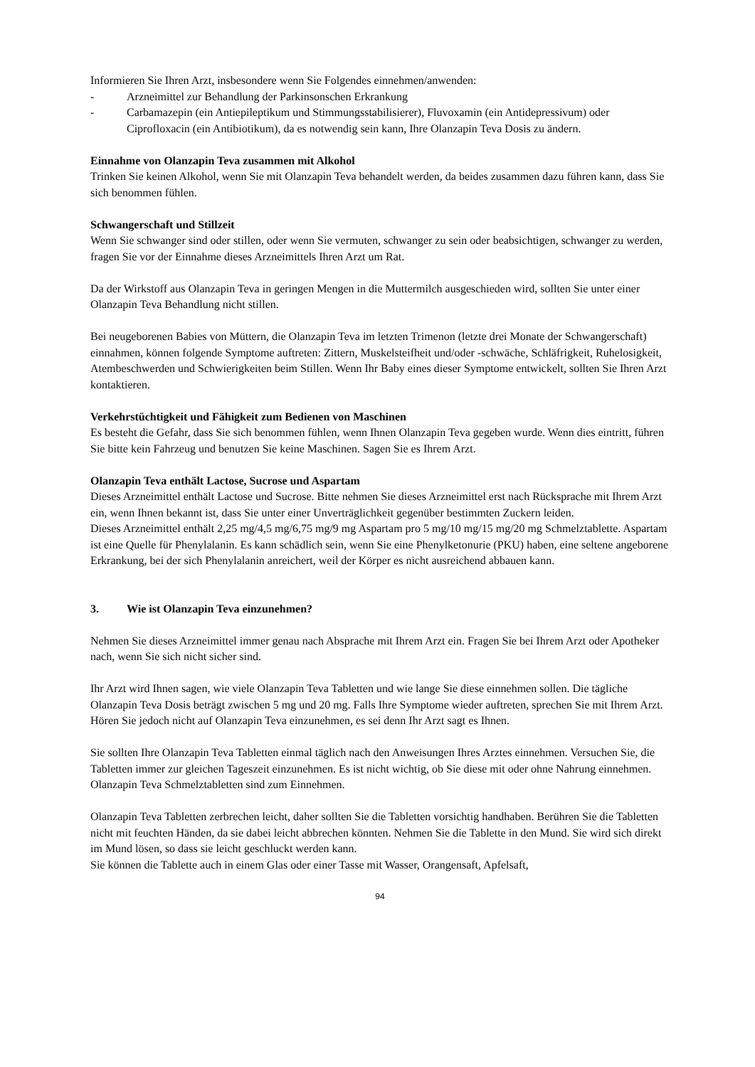Informieren Sie Ihren Arzt, insbesondere wenn Sie Folgendes einnehmen/anwenden:
- Arzneimittel zur Behandlung der Parkinsonschen Erkrankung
- Carbamazepin (ein Antiepileptikum und Stimmungsstabilisierer), Fluvoxamin (ein Antidepressivum) oder Ciprofloxacin (ein Antibiotikum), da es notwendig sein kann, Ihre Olanzapin Teva Dosis zu ändern.
Einnahme von Olanzapin Teva zusammen mit Alkohol
Trinken Sie keinen Alkohol, wenn Sie mit Olanzapin Teva behandelt werden, da beides zusammen dazu führen kann, dass Sie sich benommen fühlen.
Schwangerschaft und Stillzeit
Wenn Sie schwanger sind oder stillen, oder wenn Sie vermuten, schwanger zu sein oder beabsichtigen, schwanger zu werden, fragen Sie vor der Einnahme dieses Arzneimittels Ihren Arzt um Rat.
Da der Wirkstoff aus Olanzapin Teva in geringen Mengen in die Muttermilch ausgeschieden wird, sollten Sie unter einer Olanzapin Teva Behandlung nicht stillen.
Bei neugeborenen Babies von Müttern, die Olanzapin Teva im letzten Trimenon (letzte drei Monate der Schwangerschaft) einnahmen, können folgende Symptome auftreten: Zittern, Muskelsteifheit und/oder -schwäche, Schläfrigkeit, Ruhelosigkeit, Atembeschwerden und Schwierigkeiten beim Stillen. Wenn Ihr Baby eines dieser Symptome entwickelt, sollten Sie Ihren Arzt kontaktieren.
Verkehrstüchtigkeit und Fähigkeit zum Bedienen von Maschinen
Es besteht die Gefahr, dass Sie sich benommen fühlen, wenn Ihnen Olanzapin Teva gegeben wurde. Wenn dies eintritt, führen Sie bitte kein Fahrzeug und benutzen Sie keine Maschinen. Sagen Sie es Ihrem Arzt.
Olanzapin Teva enthält Lactose, Sucrose und Aspartam
Dieses Arzneimittel enthält Lactose und Sucrose. Bitte nehmen Sie dieses Arzneimittel erst nach Rücksprache mit Ihrem Arzt ein, wenn Ihnen bekannt ist, dass Sie unter einer Unverträglichkeit gegenüber bestimmten Zuckern leiden.
Dieses Arzneimittel enthält 2,25 mg/4,5 mg/6,75 mg/9 mg Aspartam pro 5 mg/10 mg/15 mg/20 mg Schmelztablette. Aspartam ist eine Quelle für Phenylalanin. Es kann schädlich sein, wenn Sie eine Phenylketonurie (PKU) haben, eine seltene angeborene Erkrankung, bei der sich Phenylalanin anreichert, weil der Körper es nicht ausreichend abbauen kann.
3. Wie ist Olanzapin Teva einzunehmen?
Nehmen Sie dieses Arzneimittel immer genau nach Absprache mit Ihrem Arzt ein. Fragen Sie bei Ihrem Arzt oder Apotheker nach, wenn Sie sich nicht sicher sind.
Ihr Arzt wird Ihnen sagen, wie viele Olanzapin Teva Tabletten und wie lange Sie diese einnehmen sollen. Die tägliche Olanzapin Teva Dosis beträgt zwischen 5 mg und 20 mg. Falls Ihre Symptome wieder auftreten, sprechen Sie mit Ihrem Arzt. Hören Sie jedoch nicht auf Olanzapin Teva einzunehmen, es sei denn Ihr Arzt sagt es Ihnen.
Sie sollten Ihre Olanzapin Teva Tabletten einmal täglich nach den Anweisungen Ihres Arztes einnehmen. Versuchen Sie, die Tabletten immer zur gleichen Tageszeit einzunehmen. Es ist nicht wichtig, ob Sie diese mit oder ohne Nahrung einnehmen. Olanzapin Teva Schmelztabletten sind zum Einnehmen.
Olanzapin Teva Tabletten zerbrechen leicht, daher sollten Sie die Tabletten vorsichtig handhaben. Berühren Sie die Tabletten nicht mit feuchten Händen, da sie dabei leicht abbrechen könnten. Nehmen Sie die Tablette in den Mund. Sie wird sich direkt im Mund lösen, so dass sie leicht geschluckt werden kann.
Sie können die Tablette auch in einem Glas oder einer Tasse mit Wasser, Orangensaft, Apfelsaft,
94